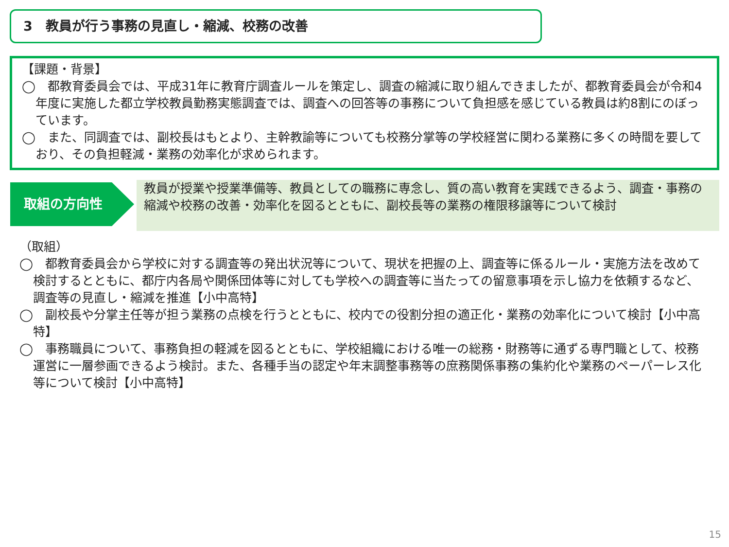3　教員が行う事務の見直し・縮減、校務の改善
【課題・背景】
◯　都教育委員会では、平成31年に教育庁調査ルールを策定し、調査の縮減に取り組んできましたが、都教育委員会が令和4年度に実施した都立学校教員勤務実態調査では、調査への回答等の事務について負担感を感じている教員は約8割にのぼっています。
◯　また、同調査では、副校長はもとより、主幹教諭等についても校務分掌等の学校経営に関わる業務に多くの時間を要しており、その負担軽減・業務の効率化が求められます。
取組の方向性
教員が授業や授業準備等、教員としての職務に専念し、質の高い教育を実践できるよう、調査・事務の縮減や校務の改善・効率化を図るとともに、副校長等の業務の権限移譲等について検討
（取組）
◯　都教育委員会から学校に対する調査等の発出状況等について、現状を把握の上、調査等に係るルール・実施方法を改めて検討するとともに、都庁内各局や関係団体等に対しても学校への調査等に当たっての留意事項を示し協力を依頼するなど、調査等の見直し・縮減を推進【小中高特】
◯　副校長や分掌主任等が担う業務の点検を行うとともに、校内での役割分担の適正化・業務の効率化について検討【小中高特】
◯　事務職員について、事務負担の軽減を図るとともに、学校組織における唯一の総務・財務等に通ずる専門職として、校務運営に一層参画できるよう検討。また、各種手当の認定や年末調整事務等の庶務関係事務の集約化や業務のペーパーレス化等について検討【小中高特】
15